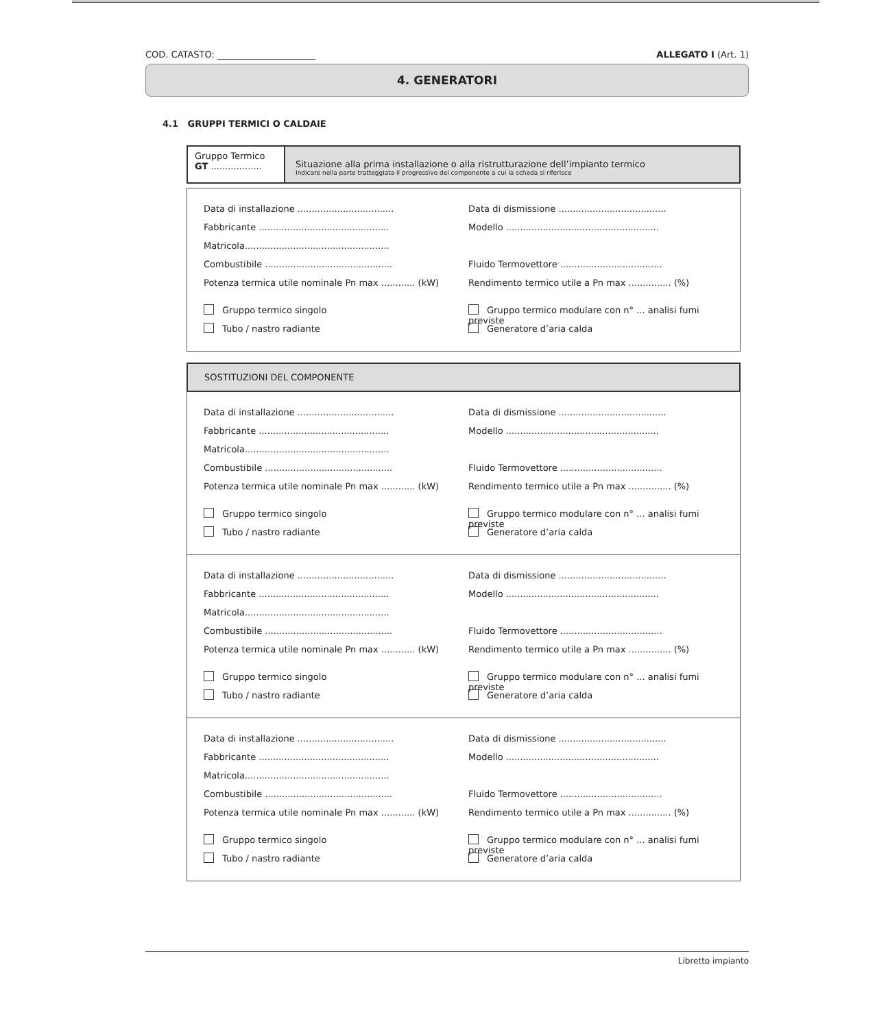COD. CATASTO: ______________________ ALLEGATO I (Art. 1)
4. GENERATORI
4.1 GRUPPI TERMICI O CALDAIE
Gruppo Termico
GT ..................
Situazione alla prima installazione o alla ristrutturazione dell’impianto termico
Indicare nella parte tratteggiata il progressivo del componente a cui la scheda si riferisce
Data di installazione ..................................
Data di dismissione ......................................
Fabbricante ..............................................
Modello ......................................................
Matricola...................................................
Combustibile .............................................
Fluido Termovettore ....................................
Potenza termica utile nominale Pn max ............ (kW)
Rendimento termico utile a Pn max ............... (%)
Gruppo termico singolo Gruppo termico modulare con n° ... analisi fumi previste
Tubo / nastro radiante Generatore d’aria calda
SOSTITUZIONI DEL COMPONENTE
Data di installazione ..................................
Data di dismissione ......................................
Fabbricante ..............................................
Modello ......................................................
Matricola...................................................
Combustibile .............................................
Fluido Termovettore ....................................
Potenza termica utile nominale Pn max ............ (kW)
Rendimento termico utile a Pn max ............... (%)
Gruppo termico singolo Gruppo termico modulare con n° ... analisi fumi previste
Tubo / nastro radiante Generatore d’aria calda
Data di installazione ..................................
Data di dismissione ......................................
Fabbricante ..............................................
Modello ......................................................
Matricola...................................................
Combustibile .............................................
Fluido Termovettore ....................................
Potenza termica utile nominale Pn max ............ (kW)
Rendimento termico utile a Pn max ............... (%)
Gruppo termico singolo Gruppo termico modulare con n° ... analisi fumi previste
Tubo / nastro radiante Generatore d’aria calda
Data di installazione ..................................
Data di dismissione ......................................
Fabbricante ..............................................
Modello ......................................................
Matricola...................................................
Combustibile .............................................
Fluido Termovettore ....................................
Potenza termica utile nominale Pn max ............ (kW)
Rendimento termico utile a Pn max ............... (%)
Gruppo termico singolo Gruppo termico modulare con n° ... analisi fumi previste
Tubo / nastro radiante Generatore d’aria calda
Libretto impianto